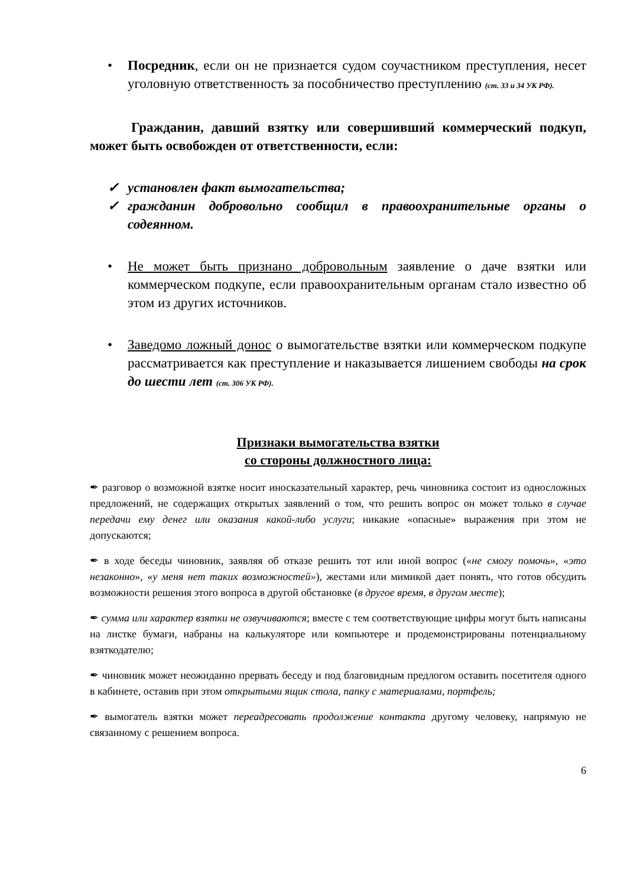• Посредник, если он не признается судом соучастником преступления, несет уголовную ответственность за пособничество преступлению (ст. 33 и 34 УК РФ).
Гражданин, давший взятку или совершивший коммерческий подкуп, может быть освобожден от ответственности, если:
✓ установлен факт вымогательства;
✓ гражданин добровольно сообщил в правоохранительные органы о содеянном.
• Не может быть признано добровольным заявление о даче взятки или коммерческом подкупе, если правоохранительным органам стало известно об этом из других источников.
• Заведомо ложный донос о вымогательстве взятки или коммерческом подкупе рассматривается как преступление и наказывается лишением свободы на срок до шести лет (ст. 306 УК РФ).
Признаки вымогательства взятки
со стороны должностного лица:
✒ разговор о возможной взятке носит иносказательный характер, речь чиновника состоит из односложных предложений, не содержащих открытых заявлений о том, что решить вопрос он может только в случае передачи ему денег или оказания какой-либо услуги; никакие «опасные» выражения при этом не допускаются;
✒ в ходе беседы чиновник, заявляя об отказе решить тот или иной вопрос («не смогу помочь», «это незаконно», «у меня нет таких возможностей»), жестами или мимикой дает понять, что готов обсудить возможности решения этого вопроса в другой обстановке (в другое время, в другом месте);
✒ сумма или характер взятки не озвучиваются; вместе с тем соответствующие цифры могут быть написаны на листке бумаги, набраны на калькуляторе или компьютере и продемонстрированы потенциальному взяткодателю;
✒ чиновник может неожиданно прервать беседу и под благовидным предлогом оставить посетителя одного в кабинете, оставив при этом открытыми ящик стола, папку с материалами, портфель;
✒ вымогатель взятки может переадресовать продолжение контакта другому человеку, напрямую не связанному с решением вопроса.
6